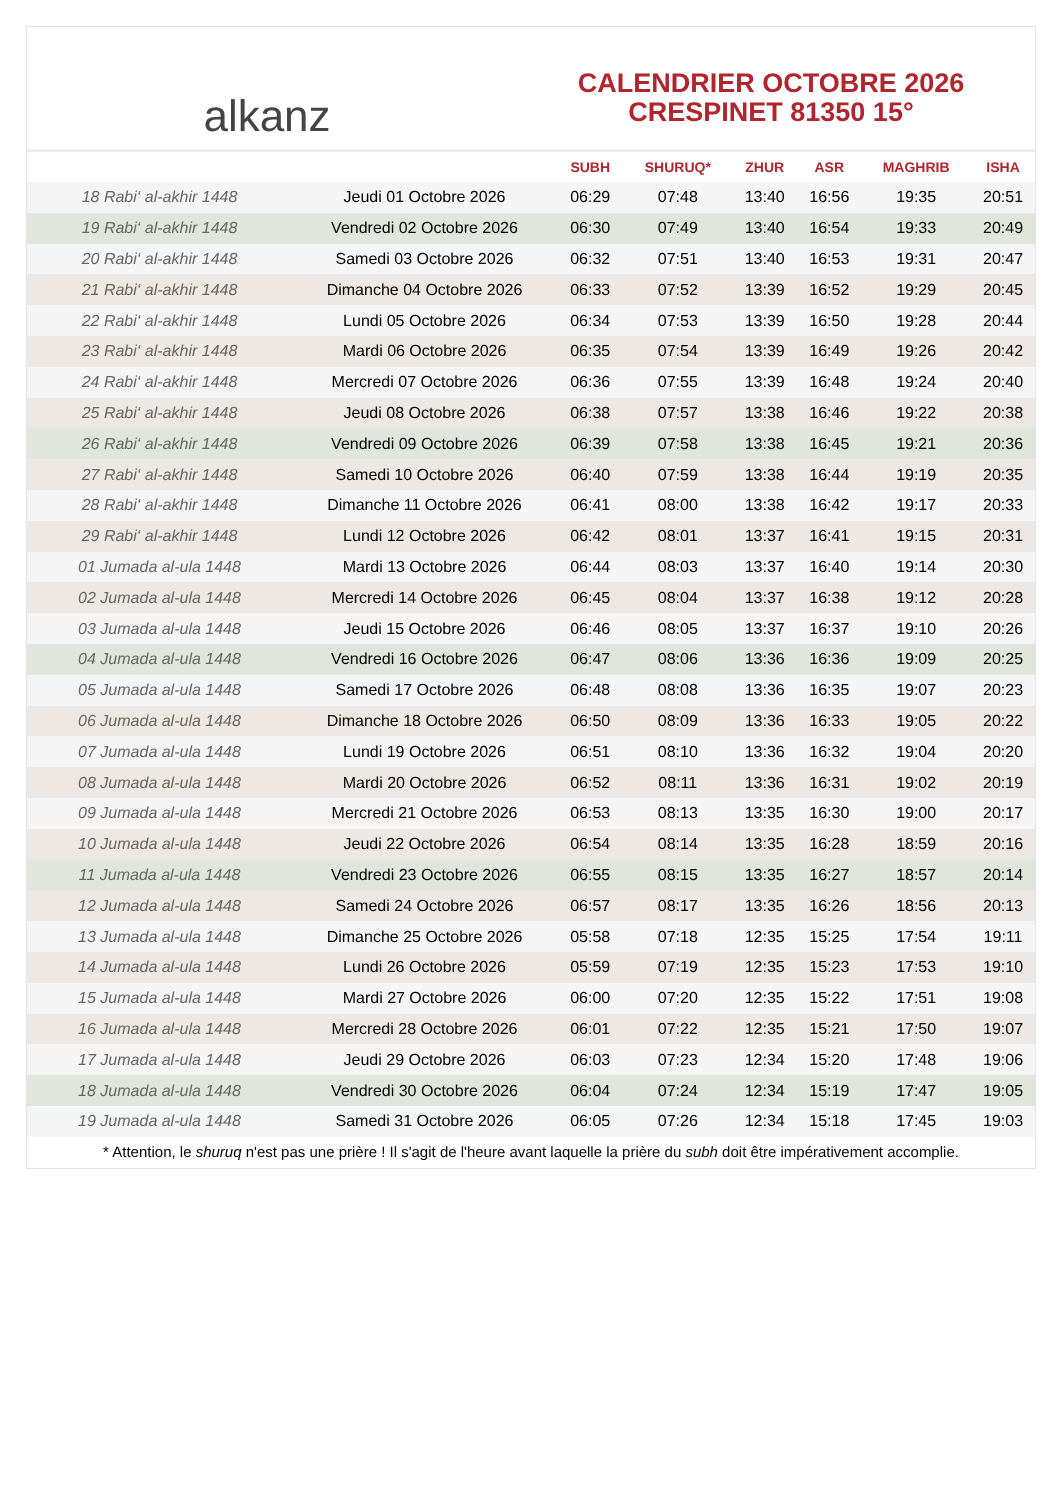alkanz
CALENDRIER OCTOBRE 2026
CRESPINET 81350 15°
| | | SUBH | SHURUQ* | ZHUR | ASR | MAGHRIB | ISHA |
| --- | --- | --- | --- | --- | --- | --- | --- |
| 18 Rabi‘ al-akhir 1448 | Jeudi 01 Octobre 2026 | 06:29 | 07:48 | 13:40 | 16:56 | 19:35 | 20:51 |
| 19 Rabi‘ al-akhir 1448 | Vendredi 02 Octobre 2026 | 06:30 | 07:49 | 13:40 | 16:54 | 19:33 | 20:49 |
| 20 Rabi‘ al-akhir 1448 | Samedi 03 Octobre 2026 | 06:32 | 07:51 | 13:40 | 16:53 | 19:31 | 20:47 |
| 21 Rabi‘ al-akhir 1448 | Dimanche 04 Octobre 2026 | 06:33 | 07:52 | 13:39 | 16:52 | 19:29 | 20:45 |
| 22 Rabi‘ al-akhir 1448 | Lundi 05 Octobre 2026 | 06:34 | 07:53 | 13:39 | 16:50 | 19:28 | 20:44 |
| 23 Rabi‘ al-akhir 1448 | Mardi 06 Octobre 2026 | 06:35 | 07:54 | 13:39 | 16:49 | 19:26 | 20:42 |
| 24 Rabi‘ al-akhir 1448 | Mercredi 07 Octobre 2026 | 06:36 | 07:55 | 13:39 | 16:48 | 19:24 | 20:40 |
| 25 Rabi‘ al-akhir 1448 | Jeudi 08 Octobre 2026 | 06:38 | 07:57 | 13:38 | 16:46 | 19:22 | 20:38 |
| 26 Rabi‘ al-akhir 1448 | Vendredi 09 Octobre 2026 | 06:39 | 07:58 | 13:38 | 16:45 | 19:21 | 20:36 |
| 27 Rabi‘ al-akhir 1448 | Samedi 10 Octobre 2026 | 06:40 | 07:59 | 13:38 | 16:44 | 19:19 | 20:35 |
| 28 Rabi‘ al-akhir 1448 | Dimanche 11 Octobre 2026 | 06:41 | 08:00 | 13:38 | 16:42 | 19:17 | 20:33 |
| 29 Rabi‘ al-akhir 1448 | Lundi 12 Octobre 2026 | 06:42 | 08:01 | 13:37 | 16:41 | 19:15 | 20:31 |
| 01 Jumada al-ula 1448 | Mardi 13 Octobre 2026 | 06:44 | 08:03 | 13:37 | 16:40 | 19:14 | 20:30 |
| 02 Jumada al-ula 1448 | Mercredi 14 Octobre 2026 | 06:45 | 08:04 | 13:37 | 16:38 | 19:12 | 20:28 |
| 03 Jumada al-ula 1448 | Jeudi 15 Octobre 2026 | 06:46 | 08:05 | 13:37 | 16:37 | 19:10 | 20:26 |
| 04 Jumada al-ula 1448 | Vendredi 16 Octobre 2026 | 06:47 | 08:06 | 13:36 | 16:36 | 19:09 | 20:25 |
| 05 Jumada al-ula 1448 | Samedi 17 Octobre 2026 | 06:48 | 08:08 | 13:36 | 16:35 | 19:07 | 20:23 |
| 06 Jumada al-ula 1448 | Dimanche 18 Octobre 2026 | 06:50 | 08:09 | 13:36 | 16:33 | 19:05 | 20:22 |
| 07 Jumada al-ula 1448 | Lundi 19 Octobre 2026 | 06:51 | 08:10 | 13:36 | 16:32 | 19:04 | 20:20 |
| 08 Jumada al-ula 1448 | Mardi 20 Octobre 2026 | 06:52 | 08:11 | 13:36 | 16:31 | 19:02 | 20:19 |
| 09 Jumada al-ula 1448 | Mercredi 21 Octobre 2026 | 06:53 | 08:13 | 13:35 | 16:30 | 19:00 | 20:17 |
| 10 Jumada al-ula 1448 | Jeudi 22 Octobre 2026 | 06:54 | 08:14 | 13:35 | 16:28 | 18:59 | 20:16 |
| 11 Jumada al-ula 1448 | Vendredi 23 Octobre 2026 | 06:55 | 08:15 | 13:35 | 16:27 | 18:57 | 20:14 |
| 12 Jumada al-ula 1448 | Samedi 24 Octobre 2026 | 06:57 | 08:17 | 13:35 | 16:26 | 18:56 | 20:13 |
| 13 Jumada al-ula 1448 | Dimanche 25 Octobre 2026 | 05:58 | 07:18 | 12:35 | 15:25 | 17:54 | 19:11 |
| 14 Jumada al-ula 1448 | Lundi 26 Octobre 2026 | 05:59 | 07:19 | 12:35 | 15:23 | 17:53 | 19:10 |
| 15 Jumada al-ula 1448 | Mardi 27 Octobre 2026 | 06:00 | 07:20 | 12:35 | 15:22 | 17:51 | 19:08 |
| 16 Jumada al-ula 1448 | Mercredi 28 Octobre 2026 | 06:01 | 07:22 | 12:35 | 15:21 | 17:50 | 19:07 |
| 17 Jumada al-ula 1448 | Jeudi 29 Octobre 2026 | 06:03 | 07:23 | 12:34 | 15:20 | 17:48 | 19:06 |
| 18 Jumada al-ula 1448 | Vendredi 30 Octobre 2026 | 06:04 | 07:24 | 12:34 | 15:19 | 17:47 | 19:05 |
| 19 Jumada al-ula 1448 | Samedi 31 Octobre 2026 | 06:05 | 07:26 | 12:34 | 15:18 | 17:45 | 19:03 |
* Attention, le shuruq n'est pas une prière ! Il s'agit de l'heure avant laquelle la prière du subh doit être impérativement accomplie.